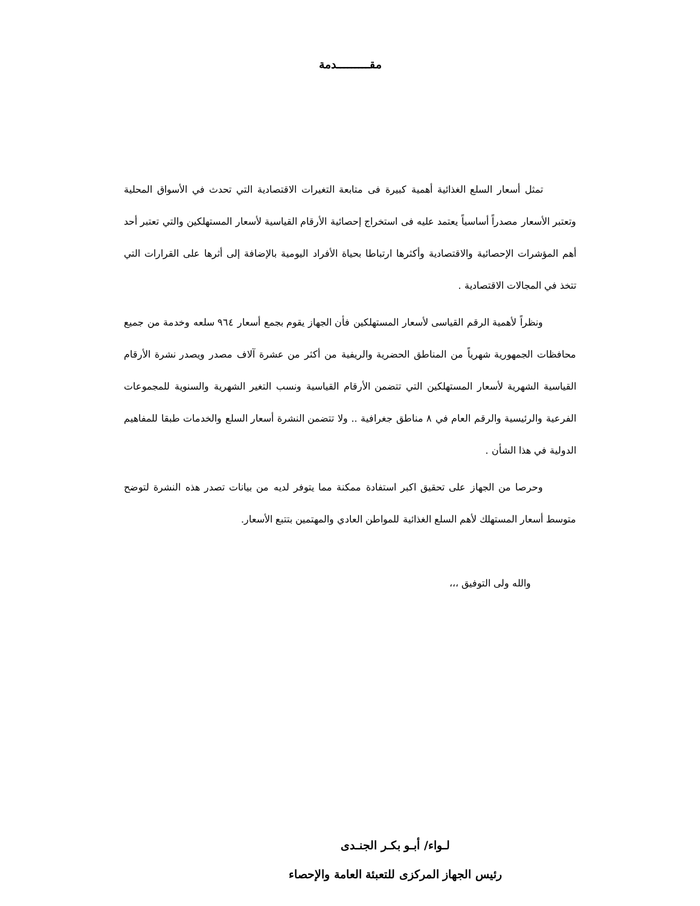مقـــــــــدمة
تمثل أسعار السلع الغذائية أهمية كبيرة فى متابعة التغيرات الاقتصادية التي تحدث في الأسواق المحلية وتعتبر الأسعار مصدراً أساسياً يعتمد عليه فى استخراج إحصائية الأرقام القياسية لأسعار المستهلكين والتي تعتبر أحد أهم المؤشرات الإحصائية والاقتصادية وأكثرها ارتباطا بحياة الأفراد اليومية بالإضافة إلى أثرها على القرارات التي تتخذ في المجالات الاقتصادية .
ونظراً لأهمية الرقم القياسى لأسعار المستهلكين فأن الجهاز يقوم بجمع أسعار ٩٦٤ سلعه وخدمة من جميع محافظات الجمهورية شهرياً من المناطق الحضرية والريفية من أكثر من عشرة آلاف مصدر ويصدر نشرة الأرقام القياسية الشهرية لأسعار المستهلكين التي تتضمن الأرقام القياسية ونسب التغير الشهرية والسنوية للمجموعات الفرعية والرئيسية والرقم العام في ٨ مناطق جغرافية .. ولا تتضمن النشرة أسعار السلع والخدمات طبقا للمفاهيم الدولية في هذا الشأن .
وحرصا من الجهاز على تحقيق اكبر استفادة ممكنة مما يتوفر لديه من بيانات تصدر هذه النشرة لتوضح متوسط أسعار المستهلك لأهم السلع الغذائية للمواطن العادي والمهتمين بتتبع الأسعار.
والله ولى التوفيق ،،،
لـواء/ أبـو بكـر الجنـدى
رئيس الجهاز المركزى للتعبئة العامة والإحصاء